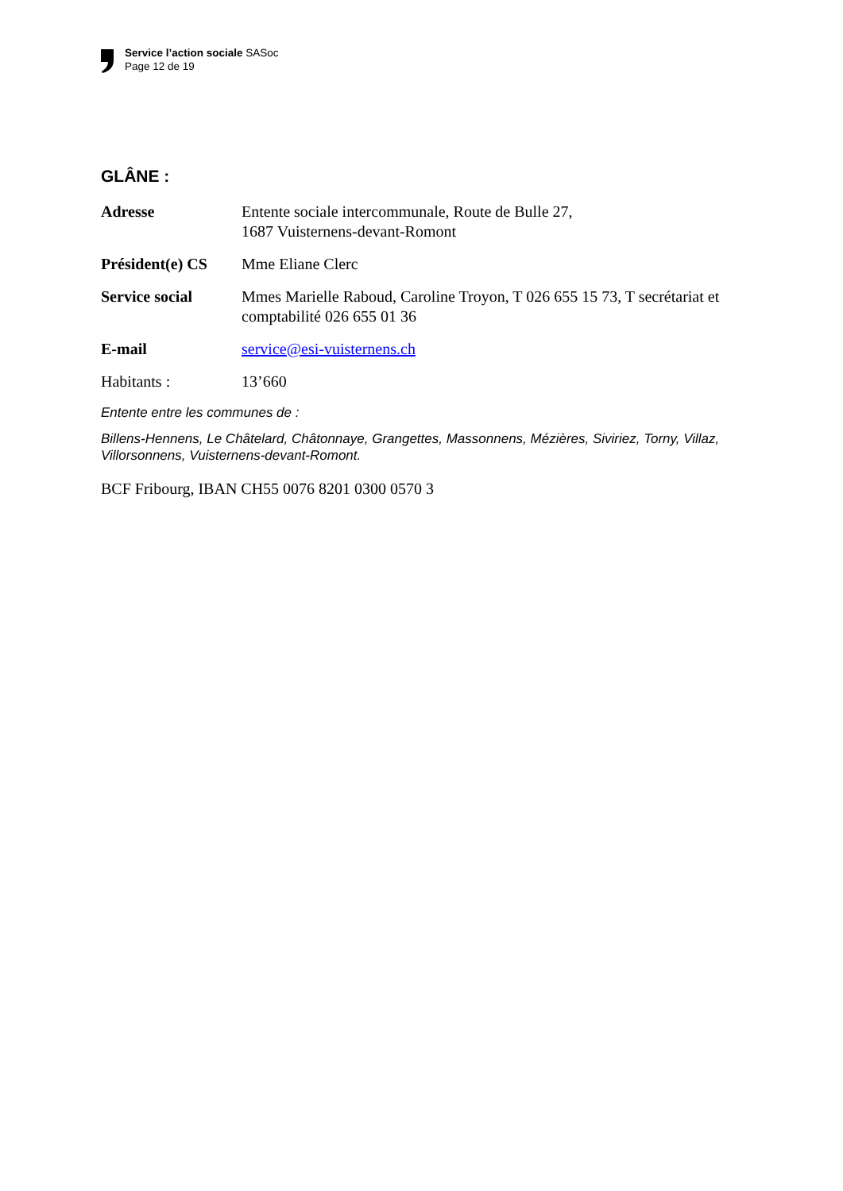Service l’action sociale SASoc
Page 12 de 19
GLÂNE :
Adresse Entente sociale intercommunale, Route de Bulle 27,
1687 Vuisternens-devant-Romont
Président(e) CS
Mme Eliane Clerc
Service social Mmes Marielle Raboud, Caroline Troyon, T 026 655 15 73, T secrétariat et comptabilité 026 655 01 36
E-mail service@esi-vuisternens.ch
Habitants : 13’660
Entente entre les communes de :
Billens-Hennens, Le Châtelard, Châtonnaye, Grangettes, Massonnens, Mézières, Siviriez, Torny, Villaz, Villorsonnens, Vuisternens-devant-Romont.
BCF Fribourg, IBAN CH55 0076 8201 0300 0570 3